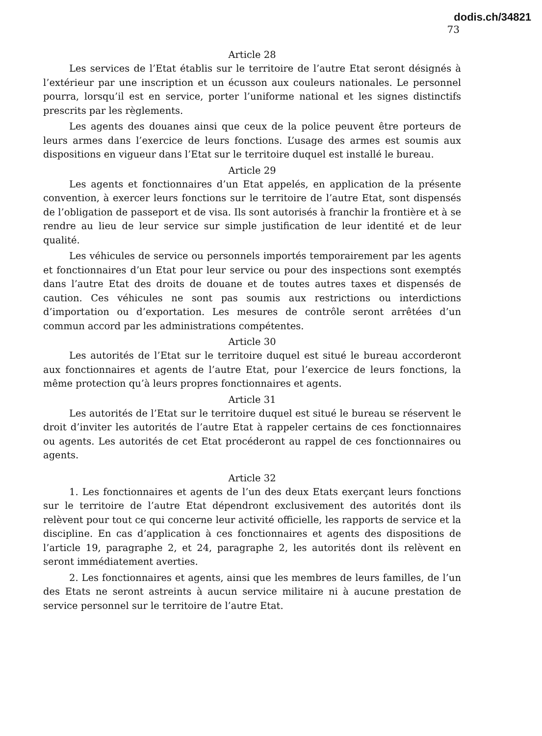dodis.ch/34821
73
Article 28
Les services de l’Etat établis sur le territoire de l’autre Etat seront désignés à l’extérieur par une inscription et un écusson aux couleurs nationales. Le personnel pourra, lorsqu’il est en service, porter l’uniforme national et les signes distinctifs prescrits par les règlements.
Les agents des douanes ainsi que ceux de la police peuvent être porteurs de leurs armes dans l’exercice de leurs fonctions. L’usage des armes est soumis aux dispositions en vigueur dans l’Etat sur le territoire duquel est installé le bureau.
Article 29
Les agents et fonctionnaires d’un Etat appelés, en application de la présente convention, à exercer leurs fonctions sur le territoire de l’autre Etat, sont dispensés de l’obligation de passeport et de visa. Ils sont autorisés à franchir la frontière et à se rendre au lieu de leur service sur simple justification de leur identité et de leur qualité.
Les véhicules de service ou personnels importés temporairement par les agents et fonctionnaires d’un Etat pour leur service ou pour des inspections sont exemptés dans l’autre Etat des droits de douane et de toutes autres taxes et dispensés de caution. Ces véhicules ne sont pas soumis aux restrictions ou interdictions d’importation ou d’exportation. Les mesures de contrôle seront arrêtées d’un commun accord par les administrations compétentes.
Article 30
Les autorités de l’Etat sur le territoire duquel est situé le bureau accorderont aux fonctionnaires et agents de l’autre Etat, pour l’exercice de leurs fonctions, la même protection qu’à leurs propres fonctionnaires et agents.
Article 31
Les autorités de l’Etat sur le territoire duquel est situé le bureau se réservent le droit d’inviter les autorités de l’autre Etat à rappeler certains de ces fonctionnaires ou agents. Les autorités de cet Etat procéderont au rappel de ces fonctionnaires ou agents.
Article 32
1. Les fonctionnaires et agents de l’un des deux Etats exerçant leurs fonctions sur le territoire de l’autre Etat dépendront exclusivement des autorités dont ils relèvent pour tout ce qui concerne leur activité officielle, les rapports de service et la discipline. En cas d’application à ces fonctionnaires et agents des dispositions de l’article 19, paragraphe 2, et 24, paragraphe 2, les autorités dont ils relèvent en seront immédiatement averties.
2. Les fonctionnaires et agents, ainsi que les membres de leurs familles, de l’un des Etats ne seront astreints à aucun service militaire ni à aucune prestation de service personnel sur le territoire de l’autre Etat.